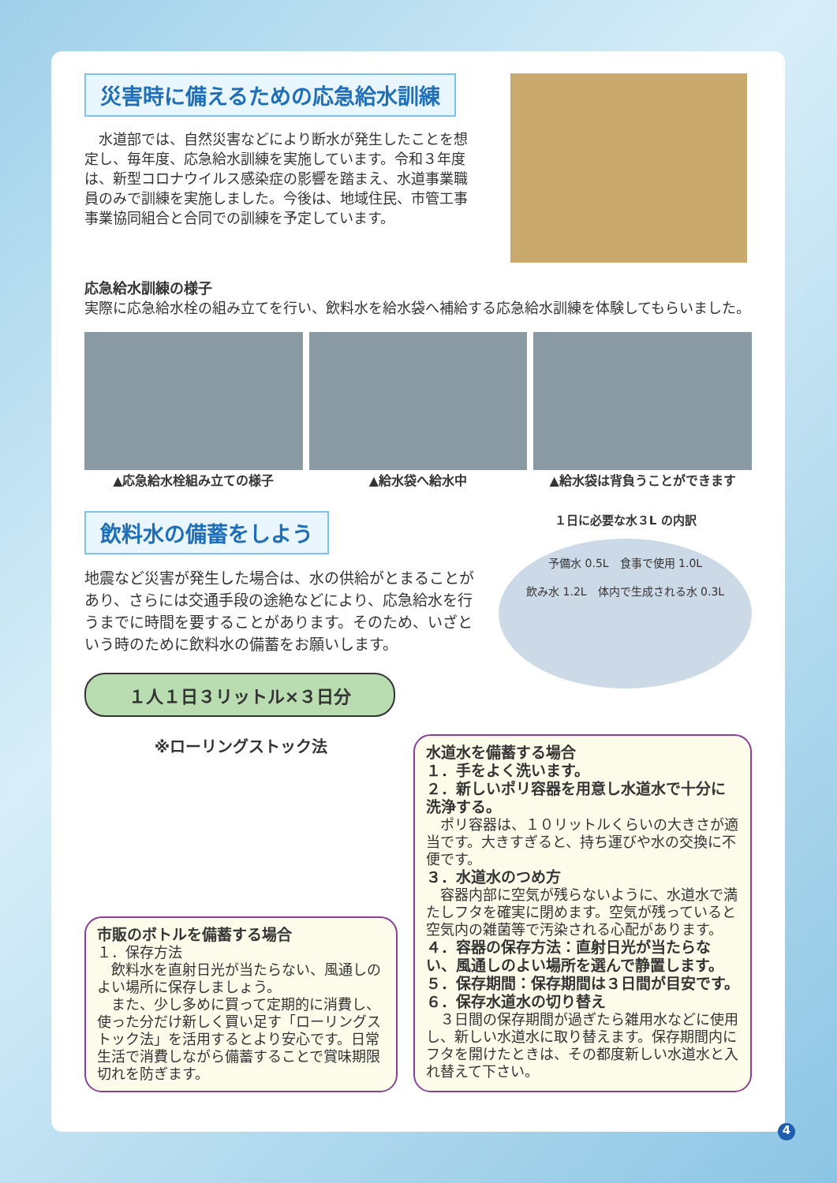災害時に備えるための応急給水訓練
　水道部では、自然災害などにより断水が発生したことを想定し、毎年度、応急給水訓練を実施しています。令和３年度は、新型コロナウイルス感染症の影響を踏まえ、水道事業職員のみで訓練を実施しました。今後は、地域住民、市管工事事業協同組合と合同での訓練を予定しています。
応急給水訓練の様子
実際に応急給水栓の組み立てを行い、飲料水を給水袋へ補給する応急給水訓練を体験してもらいました。
▲応急給水栓組み立ての様子 ▲給水袋へ給水中 ▲給水袋は背負うことができます
飲料水の備蓄をしよう
地震など災害が発生した場合は、水の供給がとまることがあり、さらには交通手段の途絶などにより、応急給水を行うまでに時間を要することがあります。そのため、いざという時のために飲料水の備蓄をお願いします。
１人１日３リットル×３日分
１日に必要な水３L の内訳
予備水 0.5L　食事で使用 1.0L
飲み水 1.2L　体内で生成される水 0.3L
※ローリングストック法
市販のボトルを備蓄する場合
１．保存方法
　飲料水を直射日光が当たらない、風通しのよい場所に保存しましょう。
　また、少し多めに買って定期的に消費し、使った分だけ新しく買い足す「ローリングストック法」を活用するとより安心です。日常生活で消費しながら備蓄することで賞味期限切れを防ぎます。
水道水を備蓄する場合
１．手をよく洗います。
２．新しいポリ容器を用意し水道水で十分に洗浄する。
　ポリ容器は、１０リットルくらいの大きさが適当です。大きすぎると、持ち運びや水の交換に不便です。
３．水道水のつめ方
　容器内部に空気が残らないように、水道水で満たしフタを確実に閉めます。空気が残っていると空気内の雑菌等で汚染される心配があります。
４．容器の保存方法：直射日光が当たらない、風通しのよい場所を選んで静置します。
５．保存期間：保存期間は３日間が目安です。
６．保存水道水の切り替え
　３日間の保存期間が過ぎたら雑用水などに使用し、新しい水道水に取り替えます。保存期間内にフタを開けたときは、その都度新しい水道水と入れ替えて下さい。
4